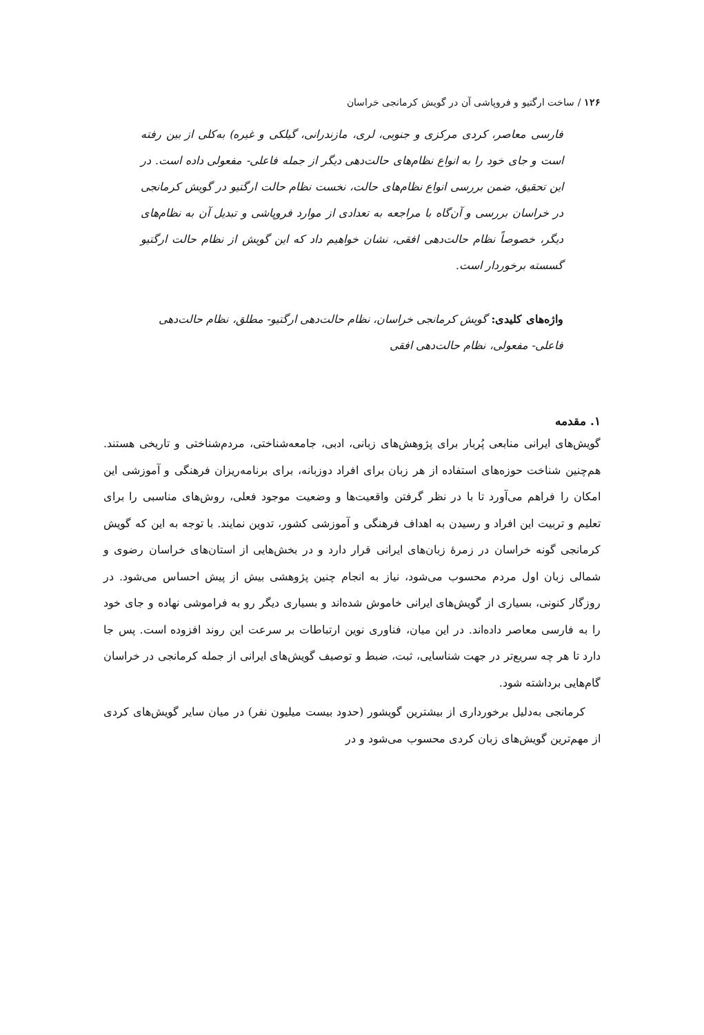۱۲۶ / ساخت ارگتیو و فروپاشی آن در گویش کرمانجی خراسان
فارسی معاصر، کردی مرکزی و جنوبی، لری، مازندرانی، گیلکی و غیره) به‌کلی از بین رفته است و جای خود را به انواع نظام‌های حالت‌دهی دیگر از جمله فاعلی- مفعولی داده است. در این تحقیق، ضمن بررسی انواع نظام‌های حالت، نخست نظام حالت ارگتیو در گویش کرمانجی در خراسان بررسی و آن‌گاه با مراجعه به تعدادی از موارد فروپاشی و تبدیل آن به نظام‌های دیگر، خصوصاً نظام حالت‌دهی افقی، نشان خواهیم داد که این گویش از نظام حالت ارگتیو گسسته برخوردار است.
واژه‌های کلیدی: گویش کرمانجی خراسان، نظام حالت‌دهی ارگتیو- مطلق، نظام حالت‌دهی فاعلی- مفعولی، نظام حالت‌دهی افقی
۱. مقدمه
گویش‌های ایرانی منابعی پُربار برای پژوهش‌های زبانی، ادبی، جامعه‌شناختی، مردم‌شناختی و تاریخی هستند. هم‌چنین شناخت حوزه‌های استفاده از هر زبان برای افراد دوزبانه، برای برنامه‌ریزان فرهنگی و آموزشی این امکان را فراهم می‌آورد تا با در نظر گرفتن واقعیت‌ها و وضعیت موجود فعلی، روش‌های مناسبی را برای تعلیم و تربیت این افراد و رسیدن به اهداف فرهنگی و آموزشی کشور، تدوین نمایند. با توجه به این که گویش کرمانجی گونه خراسان در زمرهٔ زبان‌های ایرانی قرار دارد و در بخش‌هایی از استان‌های خراسان رضوی و شمالی زبان اول مردم محسوب می‌شود، نیاز به انجام چنین پژوهشی بیش از پیش احساس می‌شود. در روزگار کنونی، بسیاری از گویش‌های ایرانی خاموش شده‌اند و بسیاری دیگر رو به فراموشی نهاده و جای خود را به فارسی معاصر داده‌اند. در این میان، فناوری نوین ارتباطات بر سرعت این روند افزوده است. پس جا دارد تا هر چه سریع‌تر در جهت شناسایی، ثبت، ضبط و توصیف گویش‌های ایرانی از جمله کرمانجی در خراسان گام‌هایی برداشته شود.
کرمانجی به‌دلیل برخورداری از بیشترین گویشور (حدود بیست میلیون نفر) در میان سایر گویش‌های کردی از مهم‌ترین گویش‌های زبان کردی محسوب می‌شود و در